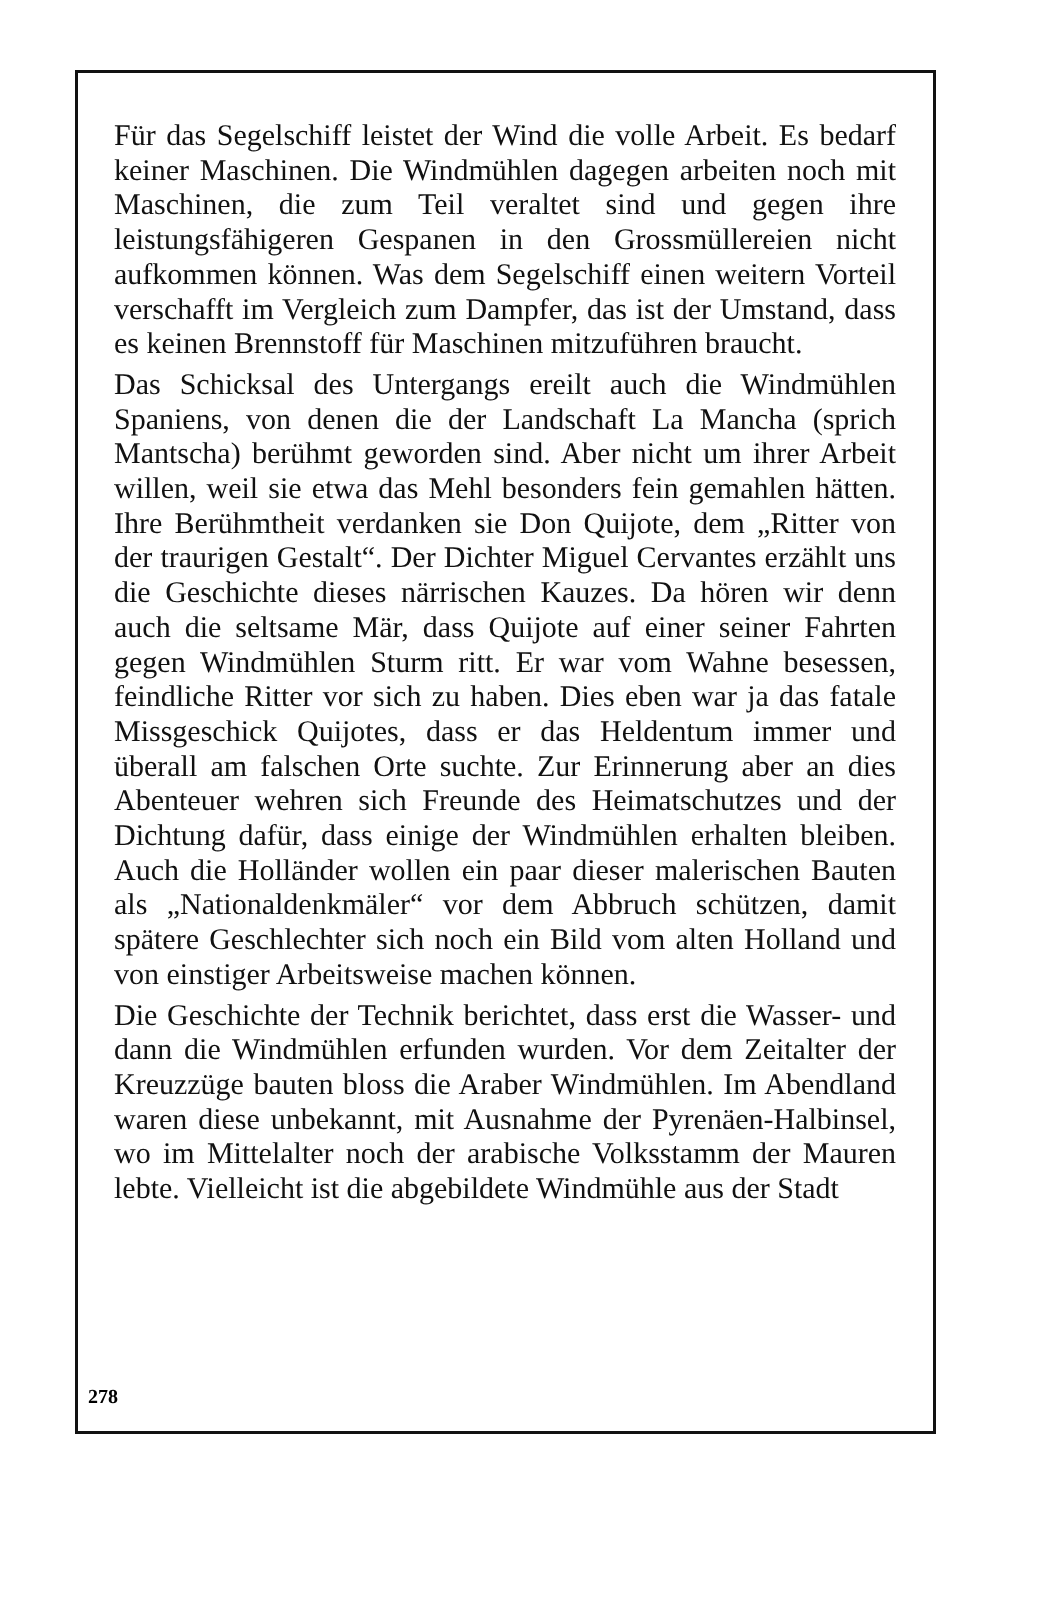Für das Segelschiff leistet der Wind die volle Arbeit. Es bedarf keiner Maschinen. Die Windmühlen dagegen arbeiten noch mit Maschinen, die zum Teil veraltet sind und gegen ihre leistungsfähigeren Gespanen in den Grossmüllereien nicht aufkommen können. Was dem Segelschiff einen weitern Vorteil verschafft im Vergleich zum Dampfer, das ist der Umstand, dass es keinen Brennstoff für Maschinen mitzuführen braucht.
Das Schicksal des Untergangs ereilt auch die Windmühlen Spaniens, von denen die der Landschaft La Mancha (sprich Mantscha) berühmt geworden sind. Aber nicht um ihrer Arbeit willen, weil sie etwa das Mehl besonders fein gemahlen hätten. Ihre Berühmtheit verdanken sie Don Quijote, dem „Ritter von der traurigen Gestalt“. Der Dichter Miguel Cervantes erzählt uns die Geschichte dieses närrischen Kauzes. Da hören wir denn auch die seltsame Mär, dass Quijote auf einer seiner Fahrten gegen Windmühlen Sturm ritt. Er war vom Wahne besessen, feindliche Ritter vor sich zu haben. Dies eben war ja das fatale Missgeschick Quijotes, dass er das Heldentum immer und überall am falschen Orte suchte. Zur Erinnerung aber an dies Abenteuer wehren sich Freunde des Heimatschutzes und der Dichtung dafür, dass einige der Windmühlen erhalten bleiben. Auch die Holländer wollen ein paar dieser malerischen Bauten als „Nationaldenkmäler“ vor dem Abbruch schützen, damit spätere Geschlechter sich noch ein Bild vom alten Holland und von einstiger Arbeitsweise machen können.
Die Geschichte der Technik berichtet, dass erst die Wasser- und dann die Windmühlen erfunden wurden. Vor dem Zeitalter der Kreuzzüge bauten bloss die Araber Windmühlen. Im Abendland waren diese unbekannt, mit Ausnahme der Pyrenäen-Halbinsel, wo im Mittelalter noch der arabische Volksstamm der Mauren lebte. Vielleicht ist die abgebildete Windmühle aus der Stadt
278